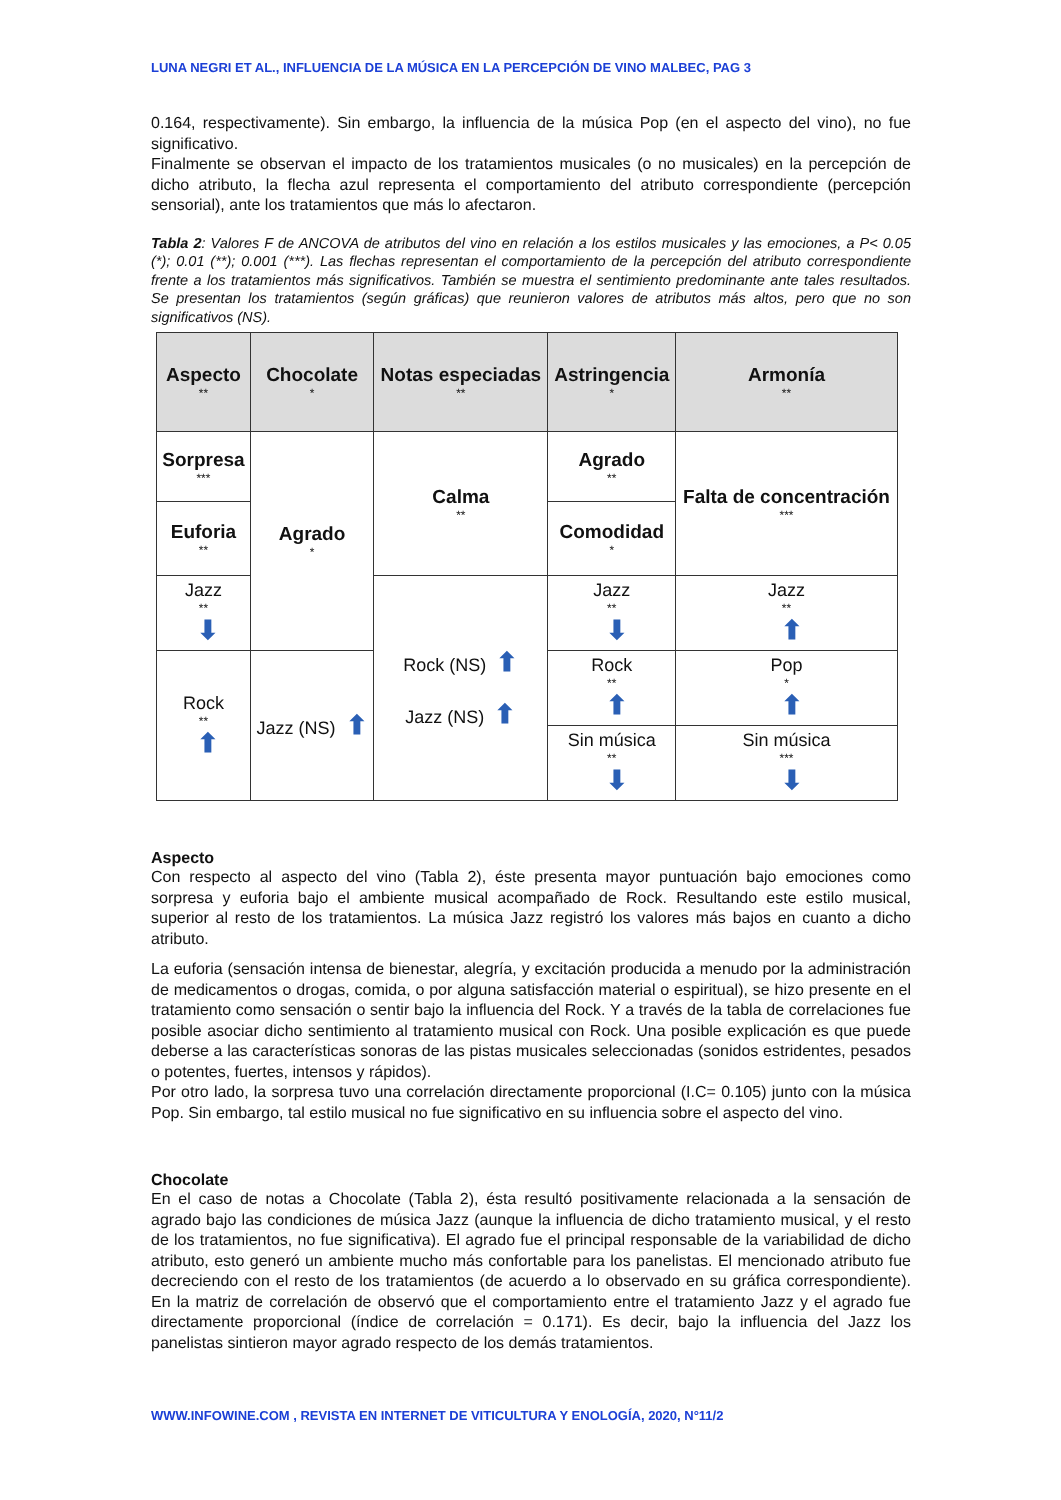LUNA NEGRI ET AL., INFLUENCIA DE LA MÚSICA EN LA PERCEPCIÓN DE VINO MALBEC, PAG 3
0.164, respectivamente). Sin embargo, la influencia de la música Pop (en el aspecto del vino), no fue significativo.
Finalmente se observan el impacto de los tratamientos musicales (o no musicales) en la percepción de dicho atributo, la flecha azul representa el comportamiento del atributo correspondiente (percepción sensorial), ante los tratamientos que más lo afectaron.
Tabla 2: Valores F de ANCOVA de atributos del vino en relación a los estilos musicales y las emociones, a P< 0.05 (*); 0.01 (**); 0.001 (***). Las flechas representan el comportamiento de la percepción del atributo correspondiente frente a los tratamientos más significativos. También se muestra el sentimiento predominante ante tales resultados. Se presentan los tratamientos (según gráficas) que reunieron valores de atributos más altos, pero que no son significativos (NS).
| Aspecto ** | Chocolate * | Notas especiadas ** | Astringencia * | Armonía ** |
| --- | --- | --- | --- | --- |
| Sorpresa *** | Agrado * | Calma ** | Agrado ** | Falta de concentración *** |
| Euforia ** | | | Comodidad * | |
| Jazz ** ⬇ | | Rock (NS) ⬆ Jazz (NS) ⬆ | Jazz ** ⬇ | Jazz ** ⬆ |
| Rock ** ⬆ | Jazz (NS) ⬆ | | Rock ** ⬆ | Pop * ⬆ |
| | | | Sin música ** ⬇ | Sin música *** ⬇ |
Aspecto
Con respecto al aspecto del vino (Tabla 2), éste presenta mayor puntuación bajo emociones como sorpresa y euforia bajo el ambiente musical acompañado de Rock. Resultando este estilo musical, superior al resto de los tratamientos. La música Jazz registró los valores más bajos en cuanto a dicho atributo.
La euforia (sensación intensa de bienestar, alegría, y excitación producida a menudo por la administración de medicamentos o drogas, comida, o por alguna satisfacción material o espiritual), se hizo presente en el tratamiento como sensación o sentir bajo la influencia del Rock. Y a través de la tabla de correlaciones fue posible asociar dicho sentimiento al tratamiento musical con Rock. Una posible explicación es que puede deberse a las características sonoras de las pistas musicales seleccionadas (sonidos estridentes, pesados o potentes, fuertes, intensos y rápidos).
Por otro lado, la sorpresa tuvo una correlación directamente proporcional (I.C= 0.105) junto con la música Pop. Sin embargo, tal estilo musical no fue significativo en su influencia sobre el aspecto del vino.
Chocolate
En el caso de notas a Chocolate (Tabla 2), ésta resultó positivamente relacionada a la sensación de agrado bajo las condiciones de música Jazz (aunque la influencia de dicho tratamiento musical, y el resto de los tratamientos, no fue significativa). El agrado fue el principal responsable de la variabilidad de dicho atributo, esto generó un ambiente mucho más confortable para los panelistas. El mencionado atributo fue decreciendo con el resto de los tratamientos (de acuerdo a lo observado en su gráfica correspondiente). En la matriz de correlación de observó que el comportamiento entre el tratamiento Jazz y el agrado fue directamente proporcional (índice de correlación = 0.171). Es decir, bajo la influencia del Jazz los panelistas sintieron mayor agrado respecto de los demás tratamientos.
WWW.INFOWINE.COM , REVISTA EN INTERNET DE VITICULTURA Y ENOLOGÍA, 2020, N°11/2